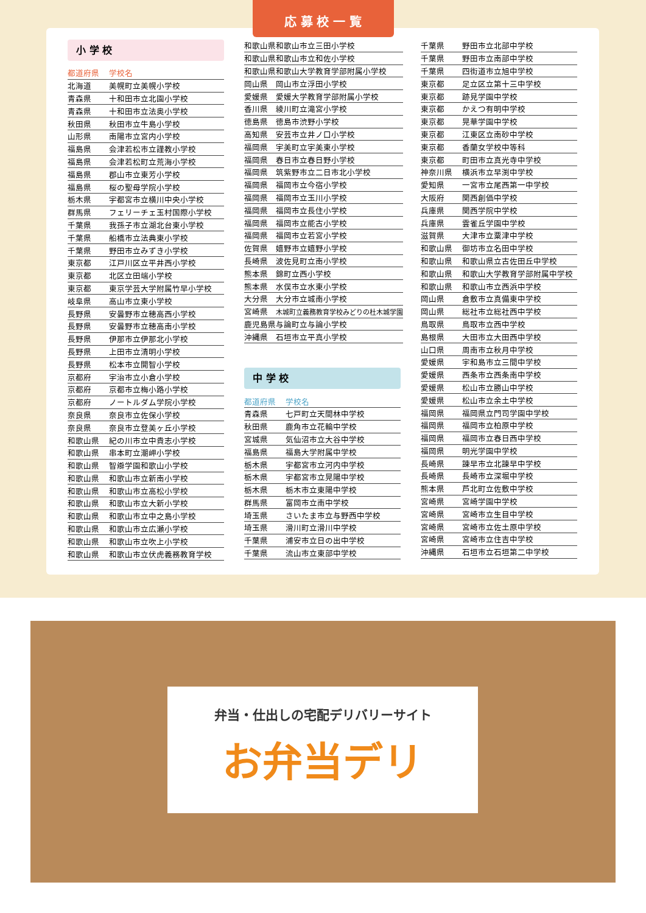応 募 校 一 覧
小 学 校
| 都道府県 | 学校名 |
| --- | --- |
| 北海道 | 美幌町立美幌小学校 |
| 青森県 | 十和田市立北園小学校 |
| 青森県 | 十和田市立法奥小学校 |
| 秋田県 | 秋田市立牛島小学校 |
| 山形県 | 南陽市立宮内小学校 |
| 福島県 | 会津若松市立謹教小学校 |
| 福島県 | 会津若松町立荒海小学校 |
| 福島県 | 郡山市立東芳小学校 |
| 福島県 | 桜の聖母学院小学校 |
| 栃木県 | 宇都宮市立横川中央小学校 |
| 群馬県 | フェリーチェ玉村国際小学校 |
| 千葉県 | 我孫子市立湖北台東小学校 |
| 千葉県 | 船橋市立法典東小学校 |
| 千葉県 | 野田市立みずき小学校 |
| 東京都 | 江戸川区立平井西小学校 |
| 東京都 | 北区立田端小学校 |
| 東京都 | 東京学芸大学附属竹早小学校 |
| 岐阜県 | 高山市立東小学校 |
| 長野県 | 安曇野市立穂高西小学校 |
| 長野県 | 安曇野市立穂高南小学校 |
| 長野県 | 伊那市立伊那北小学校 |
| 長野県 | 上田市立清明小学校 |
| 長野県 | 松本市立開智小学校 |
| 京都府 | 宇治市立小倉小学校 |
| 京都府 | 京都市立梅小路小学校 |
| 京都府 | ノートルダム学院小学校 |
| 奈良県 | 奈良市立佐保小学校 |
| 奈良県 | 奈良市立登美ヶ丘小学校 |
| 和歌山県 | 紀の川市立中貴志小学校 |
| 和歌山県 | 串本町立潮岬小学校 |
| 和歌山県 | 智辯学園和歌山小学校 |
| 和歌山県 | 和歌山市立新南小学校 |
| 和歌山県 | 和歌山市立高松小学校 |
| 和歌山県 | 和歌山市立大新小学校 |
| 和歌山県 | 和歌山市立中之島小学校 |
| 和歌山県 | 和歌山市立広瀬小学校 |
| 和歌山県 | 和歌山市立吹上小学校 |
| 和歌山県 | 和歌山市立伏虎義務教育学校 |
| 和歌山県 | 和歌山市立三田小学校 |
| 和歌山県 | 和歌山市立和佐小学校 |
| 和歌山県 | 和歌山大学教育学部附属小学校 |
| 岡山県 | 岡山市立浮田小学校 |
| 愛媛県 | 愛媛大学教育学部附属小学校 |
| 香川県 | 綾川町立滝宮小学校 |
| 徳島県 | 徳島市渋野小学校 |
| 高知県 | 安芸市立井ノ口小学校 |
| 福岡県 | 宇美町立宇美東小学校 |
| 福岡県 | 春日市立春日野小学校 |
| 福岡県 | 筑紫野市立二日市北小学校 |
| 福岡県 | 福岡市立今宿小学校 |
| 福岡県 | 福岡市立玉川小学校 |
| 福岡県 | 福岡市立長住小学校 |
| 福岡県 | 福岡市立能古小学校 |
| 福岡県 | 福岡市立若宮小学校 |
| 佐賀県 | 嬉野市立嬉野小学校 |
| 長崎県 | 波佐見町立南小学校 |
| 熊本県 | 錦町立西小学校 |
| 熊本県 | 水俣市立水東小学校 |
| 大分県 | 大分市立城南小学校 |
| 宮崎県 | 木城町立義務教育学校みどりの杜木城学園 |
| 鹿児島県 | 与論町立与論小学校 |
| 沖縄県 | 石垣市立平真小学校 |
中 学 校
| 都道府県 | 学校名 |
| --- | --- |
| 青森県 | 七戸町立天間林中学校 |
| 秋田県 | 鹿角市立花輪中学校 |
| 宮城県 | 気仙沼市立大谷中学校 |
| 福島県 | 福島大学附属中学校 |
| 栃木県 | 宇都宮市立河内中学校 |
| 栃木県 | 宇都宮市立晃陽中学校 |
| 栃木県 | 栃木市立東陽中学校 |
| 群馬県 | 富岡市立南中学校 |
| 埼玉県 | さいたま市立与野西中学校 |
| 埼玉県 | 滑川町立滑川中学校 |
| 千葉県 | 浦安市立日の出中学校 |
| 千葉県 | 流山市立東部中学校 |
| 千葉県 | 野田市立北部中学校 |
| 千葉県 | 野田市立南部中学校 |
| 千葉県 | 四街道市立旭中学校 |
| 東京都 | 足立区立第十三中学校 |
| 東京都 | 跡見学園中学校 |
| 東京都 | かえつ有明中学校 |
| 東京都 | 晃華学園中学校 |
| 東京都 | 江東区立南砂中学校 |
| 東京都 | 香蘭女学校中等科 |
| 東京都 | 町田市立真光寺中学校 |
| 神奈川県 | 横浜市立早渕中学校 |
| 愛知県 | 一宮市立尾西第一中学校 |
| 大阪府 | 関西創価中学校 |
| 兵庫県 | 関西学院中学校 |
| 兵庫県 | 雲雀丘学園中学校 |
| 滋賀県 | 大津市立粟津中学校 |
| 和歌山県 | 御坊市立名田中学校 |
| 和歌山県 | 和歌山県立古佐田丘中学校 |
| 和歌山県 | 和歌山大学教育学部附属中学校 |
| 和歌山県 | 和歌山市立西浜中学校 |
| 岡山県 | 倉敷市立真備東中学校 |
| 岡山県 | 総社市立総社西中学校 |
| 鳥取県 | 鳥取市立西中学校 |
| 島根県 | 大田市立大田西中学校 |
| 山口県 | 周南市立秋月中学校 |
| 愛媛県 | 宇和島市立三間中学校 |
| 愛媛県 | 西条市立西条南中学校 |
| 愛媛県 | 松山市立勝山中学校 |
| 愛媛県 | 松山市立余土中学校 |
| 福岡県 | 福岡県立門司学園中学校 |
| 福岡県 | 福岡市立柏原中学校 |
| 福岡県 | 福岡市立春日西中学校 |
| 福岡県 | 明光学園中学校 |
| 長崎県 | 諫早市立北諫早中学校 |
| 長崎県 | 長崎市立深堀中学校 |
| 熊本県 | 芦北町立佐敷中学校 |
| 宮崎県 | 宮崎学園中学校 |
| 宮崎県 | 宮崎市立生目中学校 |
| 宮崎県 | 宮崎市立佐土原中学校 |
| 宮崎県 | 宮崎市立住吉中学校 |
| 沖縄県 | 石垣市立石垣第二中学校 |
弁当・仕出しの宅配デリバリーサイト
お弁当デリ